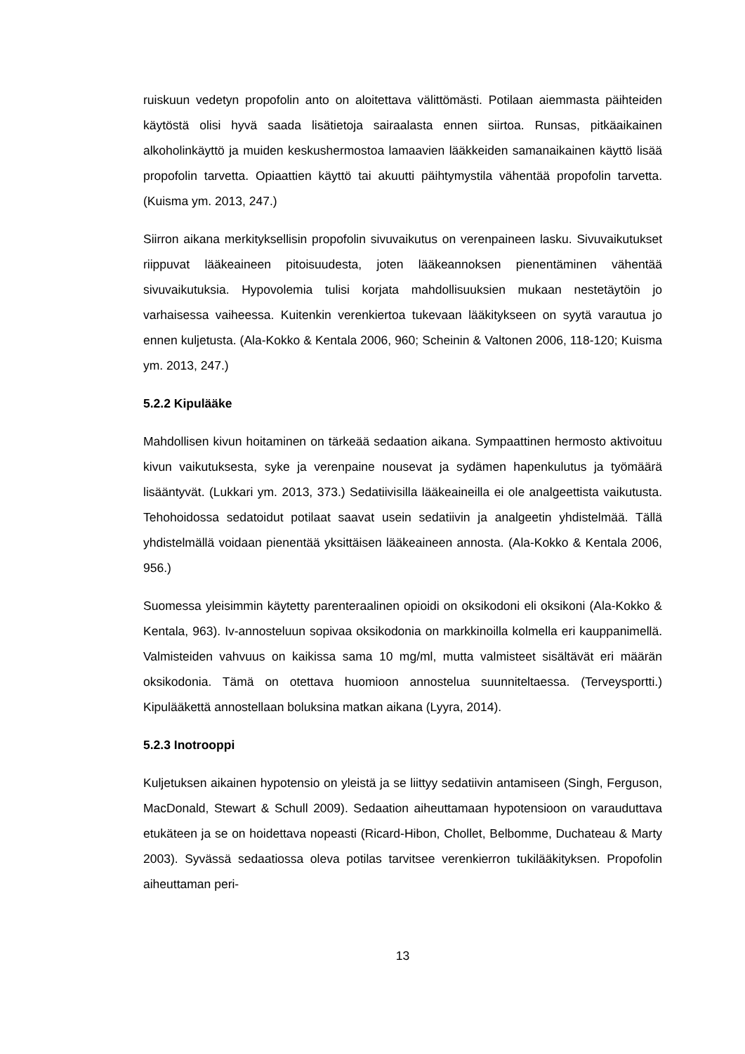ruiskuun vedetyn propofolin anto on aloitettava välittömästi. Potilaan aiemmasta päihteiden käytöstä olisi hyvä saada lisätietoja sairaalasta ennen siirtoa. Runsas, pitkäaikainen alkoholinkäyttö ja muiden keskushermostoa lamaavien lääkkeiden samanaikainen käyttö lisää propofolin tarvetta. Opiaattien käyttö tai akuutti päihtymystila vähentää propofolin tarvetta. (Kuisma ym. 2013, 247.)
Siirron aikana merkityksellisin propofolin sivuvaikutus on verenpaineen lasku. Sivuvaikutukset riippuvat lääkeaineen pitoisuudesta, joten lääkeannoksen pienentäminen vähentää sivuvaikutuksia. Hypovolemia tulisi korjata mahdollisuuksien mukaan nestetäytöin jo varhaisessa vaiheessa. Kuitenkin verenkiertoa tukevaan lääkitykseen on syytä varautua jo ennen kuljetusta. (Ala-Kokko & Kentala 2006, 960; Scheinin & Valtonen 2006, 118-120; Kuisma ym. 2013, 247.)
5.2.2 Kipulääke
Mahdollisen kivun hoitaminen on tärkeää sedaation aikana. Sympaattinen hermosto aktivoituu kivun vaikutuksesta, syke ja verenpaine nousevat ja sydämen hapenkulutus ja työmäärä lisääntyvät. (Lukkari ym. 2013, 373.) Sedatiivisilla lääkeaineilla ei ole analgeettista vaikutusta. Tehohoidossa sedatoidut potilaat saavat usein sedatiivin ja analgeetin yhdistelmää. Tällä yhdistelmällä voidaan pienentää yksittäisen lääkeaineen annosta. (Ala-Kokko & Kentala 2006, 956.)
Suomessa yleisimmin käytetty parenteraalinen opioidi on oksikodoni eli oksikoni (Ala-Kokko & Kentala, 963). Iv-annosteluun sopivaa oksikodonia on markkinoilla kolmella eri kauppanimellä. Valmisteiden vahvuus on kaikissa sama 10 mg/ml, mutta valmisteet sisältävät eri määrän oksikodonia. Tämä on otettava huomioon annostelua suunniteltaessa. (Terveysportti.) Kipulääkettä annostellaan boluksina matkan aikana (Lyyra, 2014).
5.2.3 Inotrooppi
Kuljetuksen aikainen hypotensio on yleistä ja se liittyy sedatiivin antamiseen (Singh, Ferguson, MacDonald, Stewart & Schull 2009). Sedaation aiheuttamaan hypotensioon on varauduttava etukäteen ja se on hoidettava nopeasti (Ricard-Hibon, Chollet, Belbomme, Duchateau & Marty 2003). Syvässä sedaatiossa oleva potilas tarvitsee verenkierron tukilääkityksen. Propofolin aiheuttaman peri-
13